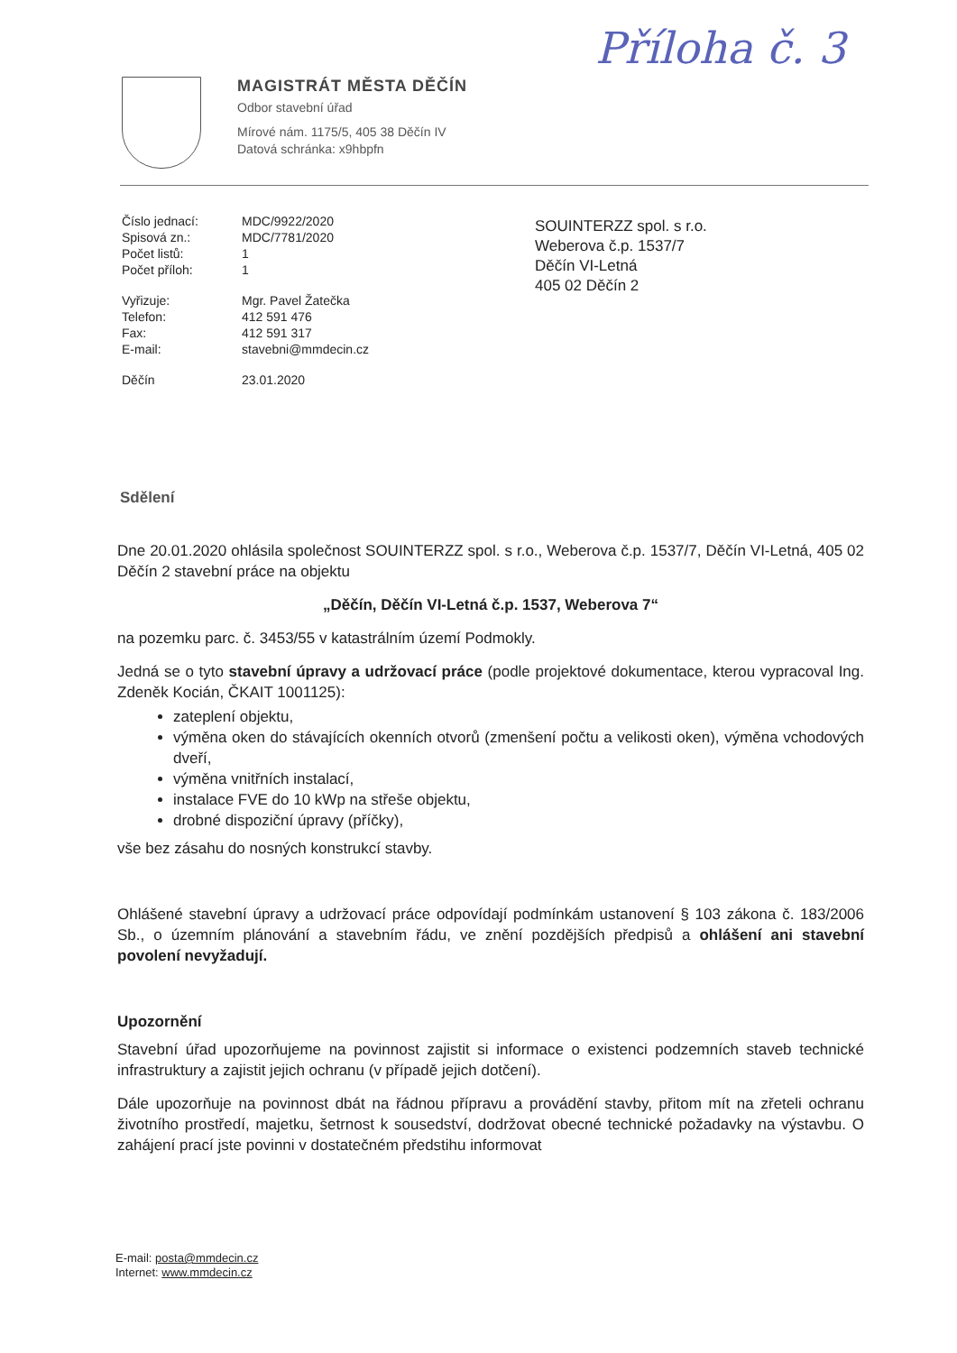Příloha č. 3
MAGISTRÁT MĚSTA DĚČÍN
Odbor stavební úřad
Mírové nám. 1175/5, 405 38 Děčín IV
Datová schránka: x9hbpfn
| Číslo jednací: | MDC/9922/2020 |
| Spisová zn.: | MDC/7781/2020 |
| Počet listů: | 1 |
| Počet příloh: | 1 |
| Vyřizuje: | Mgr. Pavel Žatečka |
| Telefon: | 412 591 476 |
| Fax: | 412 591 317 |
| E-mail: | stavebni@mmdecin.cz |
| Děčín | 23.01.2020 |
SOUINTERZZ spol. s r.o.
Weberova č.p. 1537/7
Děčín VI-Letná
405 02 Děčín 2
Sdělení
Dne 20.01.2020 ohlásila společnost SOUINTERZZ spol. s r.o., Weberova č.p. 1537/7, Děčín VI-Letná, 405 02 Děčín 2 stavební práce na objektu
„Děčín, Děčín VI-Letná č.p. 1537, Weberova 7“
na pozemku parc. č. 3453/55 v katastrálním území Podmokly.
Jedná se o tyto stavební úpravy a udržovací práce (podle projektové dokumentace, kterou vypracoval Ing. Zdeněk Kocián, ČKAIT 1001125):
zateplení objektu,
výměna oken do stávajících okenních otvorů (zmenšení počtu a velikosti oken), výměna vchodových dveří,
výměna vnitřních instalací,
instalace FVE do 10 kWp na střeše objektu,
drobné dispoziční úpravy (příčky),
vše bez zásahu do nosných konstrukcí stavby.
Ohlášené stavební úpravy a udržovací práce odpovídají podmínkám ustanovení § 103 zákona č. 183/2006 Sb., o územním plánování a stavebním řádu, ve znění pozdějších předpisů a ohlášení ani stavební povolení nevyžadují.
Upozornění
Stavební úřad upozorňujeme na povinnost zajistit si informace o existenci podzemních staveb technické infrastruktury a zajistit jejich ochranu (v případě jejich dotčení).
Dále upozorňuje na povinnost dbát na řádnou přípravu a provádění stavby, přitom mít na zřeteli ochranu životního prostředí, majetku, šetrnost k sousedství, dodržovat obecné technické požadavky na výstavbu. O zahájení prací jste povinni v dostatečném předstihu informovat
E-mail: posta@mmdecin.cz
Internet: www.mmdecin.cz